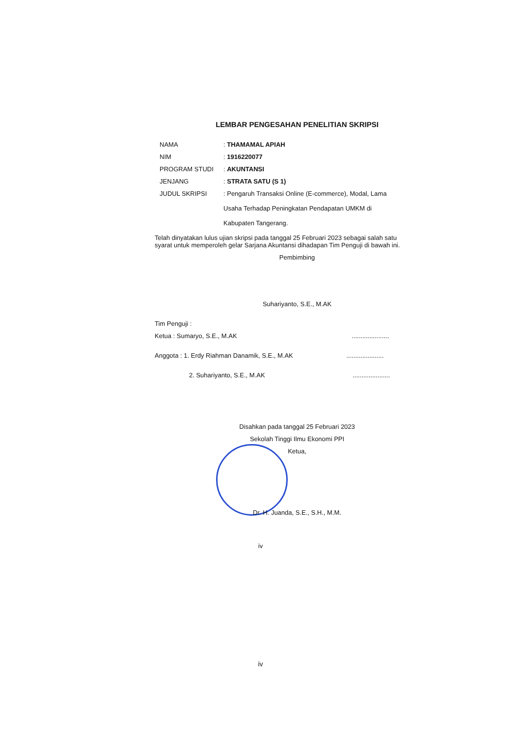LEMBAR PENGESAHAN PENELITIAN SKRIPSI
| NAMA | : THAMAMAL APIAH |
| NIM | : 1916220077 |
| PROGRAM STUDI | : AKUNTANSI |
| JENJANG | : STRATA SATU (S 1) |
| JUDUL SKRIPSI | : Pengaruh Transaksi Online (E-commerce), Modal, Lama Usaha Terhadap Peningkatan Pendapatan UMKM di Kabupaten Tangerang. |
Telah dinyatakan lulus ujian skripsi pada tanggal 25 Februari 2023 sebagai salah satu syarat untuk memperoleh gelar Sarjana Akuntansi dihadapan Tim Penguji di bawah ini.
Pembimbing
Suhariyanto, S.E., M.AK
Tim Penguji :
Ketua : Sumaryo, S.E., M.AK .....................
Anggota : 1. Erdy Riahman Danamik, S.E., M.AK .....................
2. Suhariyanto, S.E., M.AK .....................
Disahkan pada tanggal 25 Februari 2023
Sekolah Tinggi Ilmu Ekonomi PPI
Ketua,
Dr. H. Juanda, S.E., S.H., M.M.
iv
iv